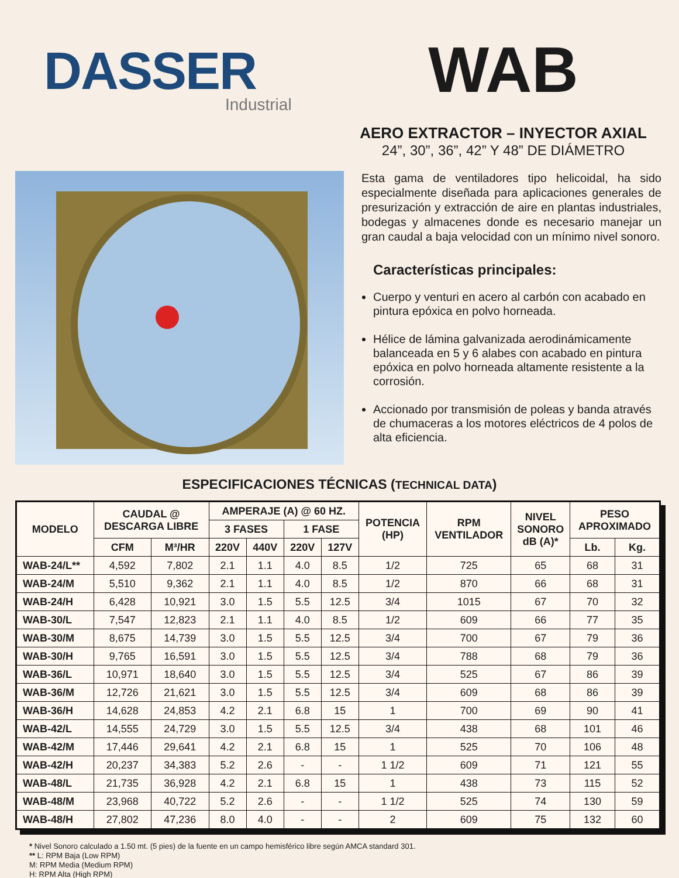DASSER
Industrial
WAB
AERO EXTRACTOR – INYECTOR AXIAL
24”, 30”, 36”, 42” Y 48” DE DIÁMETRO
Esta gama de ventiladores tipo helicoidal, ha sido especialmente diseñada para aplicaciones generales de presurización y extracción de aire en plantas industriales, bodegas y almacenes donde es necesario manejar un gran caudal a baja velocidad con un mínimo nivel sonoro.
Características principales:
Cuerpo y venturi en acero al carbón con acabado en pintura epóxica en polvo horneada.
Hélice de lámina galvanizada aerodinámicamente balanceada en 5 y 6 alabes con acabado en pintura epóxica en polvo horneada altamente resistente a la corrosión.
Accionado por transmisión de poleas y banda através de chumaceras a los motores eléctricos de 4 polos de alta eficiencia.
ESPECIFICACIONES TÉCNICAS (TECHNICAL DATA)
| MODELO | CAUDAL @ DESCARGA LIBRE | | AMPERAJE (A) @ 60 HZ. | | | | POTENCIA (HP) | RPM VENTILADOR | NIVEL SONORO dB (A)* | PESO APROXIMADO | |
| --- | --- | --- | --- | --- | --- | --- | --- | --- | --- | --- | --- |
| | | | 3 FASES | | 1 FASE | | | | | | |
| | CFM | M³/HR | 220V | 440V | 220V | 127V | | | | Lb. | Kg. |
| WAB-24/L** | 4,592 | 7,802 | 2.1 | 1.1 | 4.0 | 8.5 | 1/2 | 725 | 65 | 68 | 31 |
| WAB-24/M | 5,510 | 9,362 | 2.1 | 1.1 | 4.0 | 8.5 | 1/2 | 870 | 66 | 68 | 31 |
| WAB-24/H | 6,428 | 10,921 | 3.0 | 1.5 | 5.5 | 12.5 | 3/4 | 1015 | 67 | 70 | 32 |
| WAB-30/L | 7,547 | 12,823 | 2.1 | 1.1 | 4.0 | 8.5 | 1/2 | 609 | 66 | 77 | 35 |
| WAB-30/M | 8,675 | 14,739 | 3.0 | 1.5 | 5.5 | 12.5 | 3/4 | 700 | 67 | 79 | 36 |
| WAB-30/H | 9,765 | 16,591 | 3.0 | 1.5 | 5.5 | 12.5 | 3/4 | 788 | 68 | 79 | 36 |
| WAB-36/L | 10,971 | 18,640 | 3.0 | 1.5 | 5.5 | 12.5 | 3/4 | 525 | 67 | 86 | 39 |
| WAB-36/M | 12,726 | 21,621 | 3.0 | 1.5 | 5.5 | 12.5 | 3/4 | 609 | 68 | 86 | 39 |
| WAB-36/H | 14,628 | 24,853 | 4.2 | 2.1 | 6.8 | 15 | 1 | 700 | 69 | 90 | 41 |
| WAB-42/L | 14,555 | 24,729 | 3.0 | 1.5 | 5.5 | 12.5 | 3/4 | 438 | 68 | 101 | 46 |
| WAB-42/M | 17,446 | 29,641 | 4.2 | 2.1 | 6.8 | 15 | 1 | 525 | 70 | 106 | 48 |
| WAB-42/H | 20,237 | 34,383 | 5.2 | 2.6 | - | - | 1 1/2 | 609 | 71 | 121 | 55 |
| WAB-48/L | 21,735 | 36,928 | 4.2 | 2.1 | 6.8 | 15 | 1 | 438 | 73 | 115 | 52 |
| WAB-48/M | 23,968 | 40,722 | 5.2 | 2.6 | - | - | 1 1/2 | 525 | 74 | 130 | 59 |
| WAB-48/H | 27,802 | 47,236 | 8.0 | 4.0 | - | - | 2 | 609 | 75 | 132 | 60 |
* Nivel Sonoro calculado a 1.50 mt. (5 pies) de la fuente en un campo hemisférico libre según AMCA standard 301.
** L: RPM Baja (Low RPM)
M: RPM Media (Medium RPM)
H: RPM Alta (High RPM)